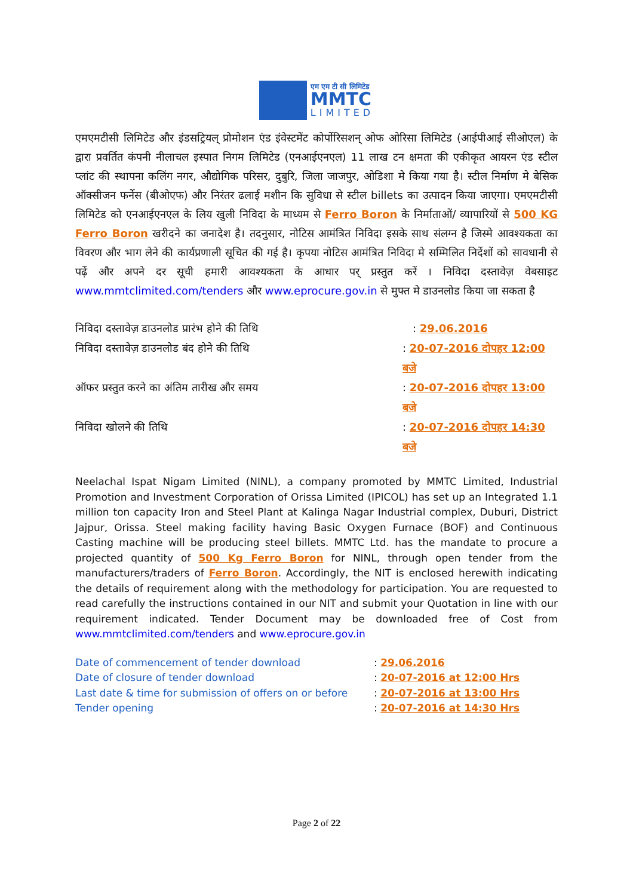एम एम टी सी लिमिटेड
MMTC
LIMITED
एमएमटीसी लिमिटेड और इंडसट्रियल् प्रोमोशन एंड इंवेस्टमेंट कोर्पोरिसशन् ओफ ओरिसा लिमिटेड (आईपीआई सीओएल) के द्वारा प्रवर्तित कंपनी नीलाचल इस्पात निगम लिमिटेड (एनआईएनएल) 11 लाख टन क्षमता की एकीकृत आयरन एंड स्टील प्लांट की स्थापना कलिंग नगर, औद्योगिक परिसर, दुबुरि, जिला जाजपुर, ओडिशा मे किया गया है। स्टील निर्माण मे बेसिक ऑक्सीजन फर्नेस (बीओएफ) और निरंतर ढलाई मशीन कि सुविधा से स्टील billets का उत्पादन किया जाएगा। एमएमटीसी लिमिटेड को एनआईएनएल के लिय खुली निविदा के माध्यम से Ferro Boron के निर्माताओं/ व्यापारियों से 500 KG Ferro Boron खरीदने का जनादेश है। तदनुसार, नोटिस आमंत्रित निविदा इसके साथ संलग्न है जिस्मे आवश्यकता का विवरण और भाग लेने की कार्यप्रणाली सूचित की गई है। कृपया नोटिस आमंत्रित निविदा मे सम्मिलित निर्देशों को सावधानी से पढ़ें और अपने दर सूची हमारी आवश्यकता के आधार पर् प्रस्तुत करें । निविदा दस्तावेज़ वेबसाइट www.mmtclimited.com/tenders और www.eprocure.gov.in से मुफ्त मे डाउनलोड किया जा सकता है
निविदा दस्तावेज़ डाउनलोड प्रारंभ होने की तिथि: 29.06.2016
निविदा दस्तावेज़ डाउनलोड बंद होने की तिथि: 20-07-2016 दोपहर 12:00 बजे
ऑफर प्रस्तुत करने का अंतिम तारीख और समय: 20-07-2016 दोपहर 13:00 बजे
निविदा खोलने की तिथि: 20-07-2016 दोपहर 14:30 बजे
Neelachal Ispat Nigam Limited (NINL), a company promoted by MMTC Limited, Industrial Promotion and Investment Corporation of Orissa Limited (IPICOL) has set up an Integrated 1.1 million ton capacity Iron and Steel Plant at Kalinga Nagar Industrial complex, Duburi, District Jajpur, Orissa. Steel making facility having Basic Oxygen Furnace (BOF) and Continuous Casting machine will be producing steel billets. MMTC Ltd. has the mandate to procure a projected quantity of 500 Kg Ferro Boron for NINL, through open tender from the manufacturers/traders of Ferro Boron. Accordingly, the NIT is enclosed herewith indicating the details of requirement along with the methodology for participation. You are requested to read carefully the instructions contained in our NIT and submit your Quotation in line with our requirement indicated. Tender Document may be downloaded free of Cost from www.mmtclimited.com/tenders and www.eprocure.gov.in
Date of commencement of tender download: 29.06.2016
Date of closure of tender download: 20-07-2016 at 12:00 Hrs
Last date & time for submission of offers on or before: 20-07-2016 at 13:00 Hrs
Tender opening: 20-07-2016 at 14:30 Hrs
Page 2 of 22